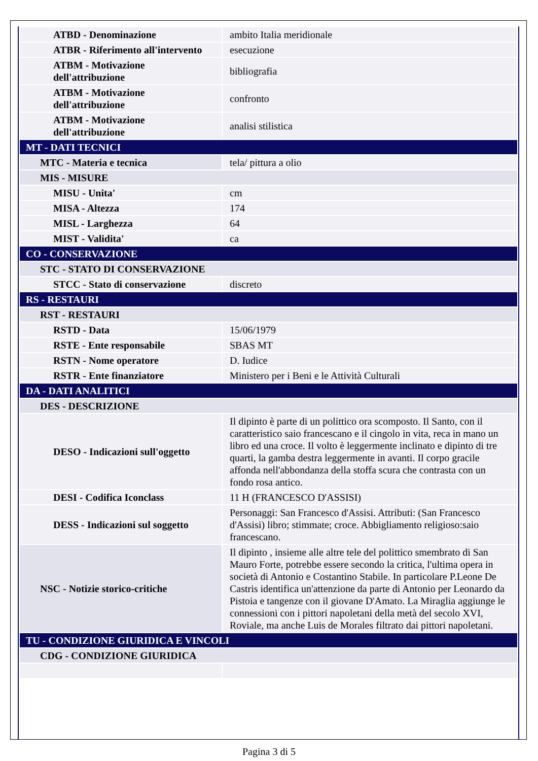| ATBD - Denominazione | ambito Italia meridionale |
| ATBR - Riferimento all'intervento | esecuzione |
| ATBM - Motivazione dell'attribuzione | bibliografia |
| ATBM - Motivazione dell'attribuzione | confronto |
| ATBM - Motivazione dell'attribuzione | analisi stilistica |
| MT - DATI TECNICI | |
| MTC - Materia e tecnica | tela/ pittura a olio |
| MIS - MISURE | |
| MISU - Unita' | cm |
| MISA - Altezza | 174 |
| MISL - Larghezza | 64 |
| MIST - Validita' | ca |
| CO - CONSERVAZIONE | |
| STC - STATO DI CONSERVAZIONE | |
| STCC - Stato di conservazione | discreto |
| RS - RESTAURI | |
| RST - RESTAURI | |
| RSTD - Data | 15/06/1979 |
| RSTE - Ente responsabile | SBAS MT |
| RSTN - Nome operatore | D. Iudice |
| RSTR - Ente finanziatore | Ministero per i Beni e le Attività Culturali |
| DA - DATI ANALITICI | |
| DES - DESCRIZIONE | |
| DESO - Indicazioni sull'oggetto | Il dipinto è parte di un polittico ora scomposto. Il Santo, con il caratteristico saio francescano e il cingolo in vita, reca in mano un libro ed una croce. Il volto è leggermente inclinato e dipinto di tre quarti, la gamba destra leggermente in avanti. Il corpo gracile affonda nell'abbondanza della stoffa scura che contrasta con un fondo rosa antico. |
| DESI - Codifica Iconclass | 11 H (FRANCESCO D'ASSISI) |
| DESS - Indicazioni sul soggetto | Personaggi: San Francesco d'Assisi. Attributi: (San Francesco d'Assisi) libro; stimmate; croce. Abbigliamento religioso:saio francescano. |
| NSC - Notizie storico-critiche | Il dipinto , insieme alle altre tele del polittico smembrato di San Mauro Forte, potrebbe essere secondo la critica, l'ultima opera in società di Antonio e Costantino Stabile. In particolare P.Leone De Castris identifica un'attenzione da parte di Antonio per Leonardo da Pistoia e tangenze con il giovane D'Amato. La Miraglia aggiunge le connessioni con i pittori napoletani della metà del secolo XVI, Roviale, ma anche Luis de Morales filtrato dai pittori napoletani. |
| TU - CONDIZIONE GIURIDICA E VINCOLI | |
| CDG - CONDIZIONE GIURIDICA | |
Pagina 3 di 5